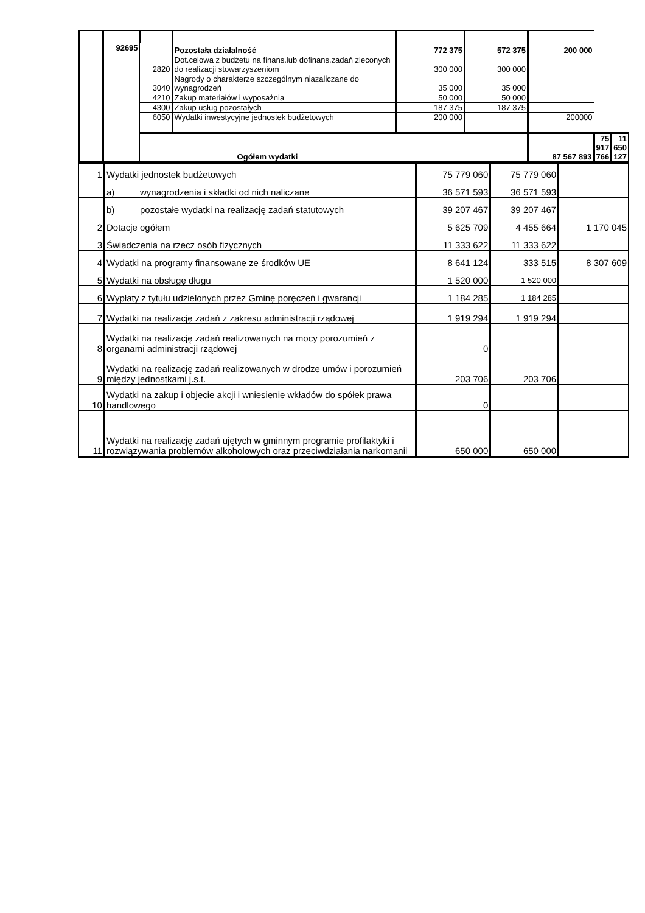| | 92695 | | Pozostała działalność | 772 375 | 572 375 | 200 000 | | |
| | | 2820 | Dot.celowa z budżetu na finans.lub dofinans.zadań zleconych do realizacji stowarzyszeniom | 300 000 | 300 000 | | | |
| | | 3040 | Nagrody o charakterze szczególnym niazaliczane do wynagrodzeń | 35 000 | 35 000 | | | |
| | | 4210 | Zakup materiałów i wyposażnia | 50 000 | 50 000 | | | |
| | | 4300 | Zakup usług pozostałych | 187 375 | 187 375 | | | |
| | | 6050 | Wydatki inwestycyjne jednostek budżetowych | 200 000 | | 200000 | | |
| | | Ogółem wydatki | | | | 87 567 893 | 75 917 766 | 11 650 127 |
| 1 | Wydatki jednostek budżetowych | 75 779 060 | 75 779 060 | |
| | a) wynagrodzenia i składki od nich naliczane | 36 571 593 | 36 571 593 | |
| | b) pozostałe wydatki na realizację zadań statutowych | 39 207 467 | 39 207 467 | |
| 2 | Dotacje ogółem | 5 625 709 | 4 455 664 | 1 170 045 |
| 3 | Świadczenia na rzecz osób fizycznych | 11 333 622 | 11 333 622 | |
| 4 | Wydatki na programy finansowane ze środków UE | 8 641 124 | 333 515 | 8 307 609 |
| 5 | Wydatki na obsługę długu | 1 520 000 | 1 520 000 | |
| 6 | Wypłaty z tytułu udzielonych przez Gminę poręczeń i gwarancji | 1 184 285 | 1 184 285 | |
| 7 | Wydatki na realizację zadań z zakresu administracji rządowej | 1 919 294 | 1 919 294 | |
| 8 | Wydatki na realizację zadań realizowanych na mocy porozumień z organami administracji rządowej | 0 | | |
| 9 | Wydatki na realizację zadań realizowanych w drodze umów i porozumień między jednostkami j.s.t. | 203 706 | 203 706 | |
| 10 | Wydatki na zakup i objecie akcji i wniesienie wkładów do spółek prawa handlowego | 0 | | |
| 11 | Wydatki na realizację zadań ujętych w gminnym programie profilaktyki i rozwiązywania problemów alkoholowych oraz przeciwdziałania narkomanii | 650 000 | 650 000 | |